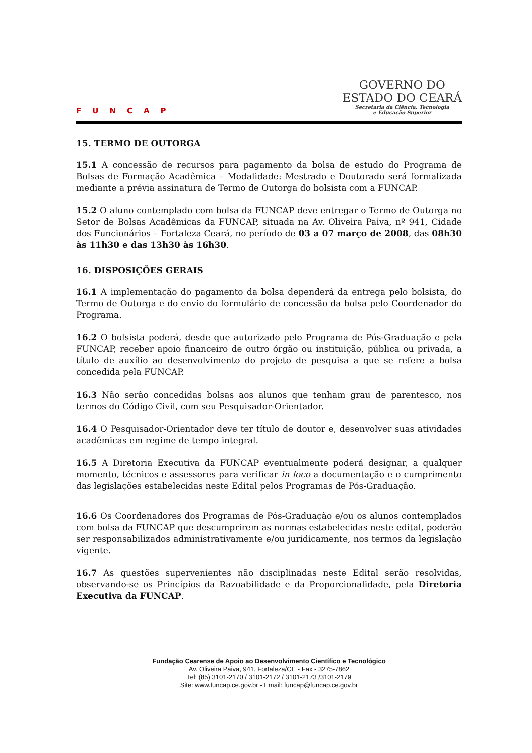FUNCAP
GOVERNO DO
ESTADO DO CEARÁ
Secretaria da Ciência, Tecnologia
e Educação Superior
15. TERMO DE OUTORGA
15.1 A concessão de recursos para pagamento da bolsa de estudo do Programa de Bolsas de Formação Acadêmica – Modalidade: Mestrado e Doutorado será formalizada mediante a prévia assinatura de Termo de Outorga do bolsista com a FUNCAP.
15.2 O aluno contemplado com bolsa da FUNCAP deve entregar o Termo de Outorga no Setor de Bolsas Acadêmicas da FUNCAP, situada na Av. Oliveira Paiva, nº 941, Cidade dos Funcionários – Fortaleza Ceará, no período de 03 a 07 março de 2008, das 08h30 às 11h30 e das 13h30 às 16h30.
16. DISPOSIÇÕES GERAIS
16.1 A implementação do pagamento da bolsa dependerá da entrega pelo bolsista, do Termo de Outorga e do envio do formulário de concessão da bolsa pelo Coordenador do Programa.
16.2 O bolsista poderá, desde que autorizado pelo Programa de Pós-Graduação e pela FUNCAP, receber apoio financeiro de outro órgão ou instituição, pública ou privada, a título de auxílio ao desenvolvimento do projeto de pesquisa a que se refere a bolsa concedida pela FUNCAP.
16.3 Não serão concedidas bolsas aos alunos que tenham grau de parentesco, nos termos do Código Civil, com seu Pesquisador-Orientador.
16.4 O Pesquisador-Orientador deve ter título de doutor e, desenvolver suas atividades acadêmicas em regime de tempo integral.
16.5 A Diretoria Executiva da FUNCAP eventualmente poderá designar, a qualquer momento, técnicos e assessores para verificar in loco a documentação e o cumprimento das legislações estabelecidas neste Edital pelos Programas de Pós-Graduação.
16.6 Os Coordenadores dos Programas de Pós-Graduação e/ou os alunos contemplados com bolsa da FUNCAP que descumprirem as normas estabelecidas neste edital, poderão ser responsabilizados administrativamente e/ou juridicamente, nos termos da legislação vigente.
16.7 As questões supervenientes não disciplinadas neste Edital serão resolvidas, observando-se os Princípios da Razoabilidade e da Proporcionalidade, pela Diretoria Executiva da FUNCAP.
Fundação Cearense de Apoio ao Desenvolvimento Científico e Tecnológico
Av. Oliveira Paiva, 941, Fortaleza/CE - Fax - 3275-7862
Tel: (85) 3101-2170 / 3101-2172 / 3101-2173 /3101-2179
Site: www.funcap.ce.gov.br - Email: funcap@funcap.ce.gov.br